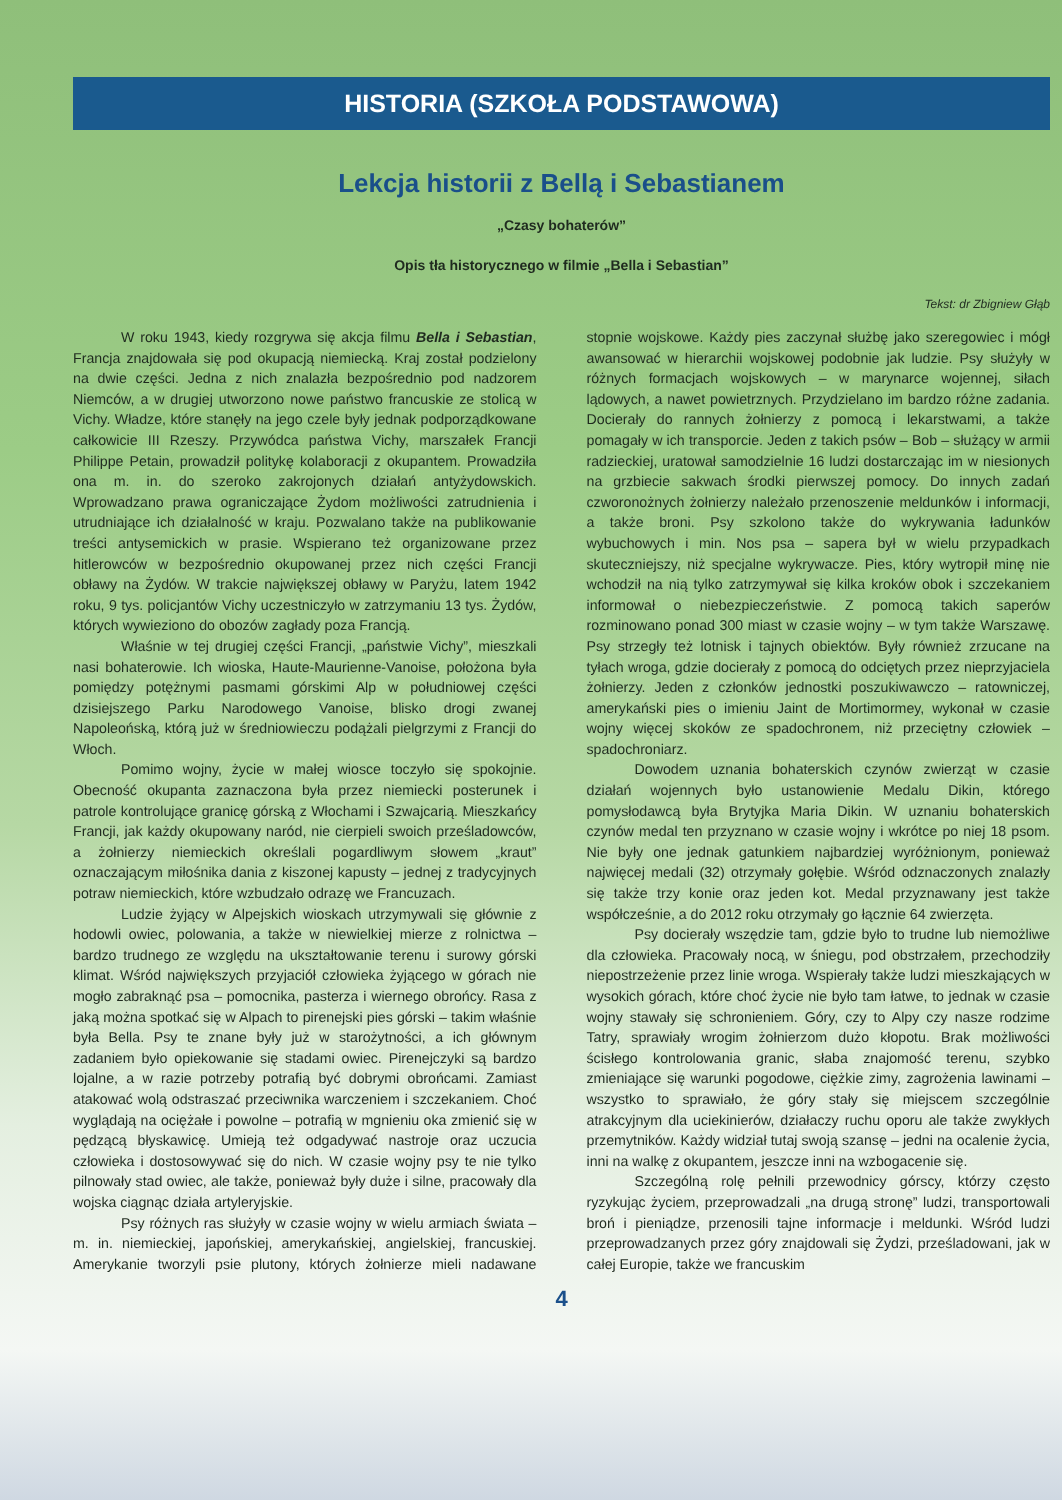HISTORIA (SZKOŁA PODSTAWOWA)
Lekcja historii z Bellą i Sebastianem
„Czasy bohaterów”
Opis tła historycznego w filmie „Bella i Sebastian”
Tekst: dr Zbigniew Głąb
W roku 1943, kiedy rozgrywa się akcja filmu Bella i Sebastian, Francja znajdowała się pod okupacją niemiecką. Kraj został podzielony na dwie części. Jedna z nich znalazła bezpośrednio pod nadzorem Niemców, a w drugiej utworzono nowe państwo francuskie ze stolicą w Vichy. Władze, które stanęły na jego czele były jednak podporządkowane całkowicie III Rzeszy. Przywódca państwa Vichy, marszałek Francji Philippe Petain, prowadził politykę kolaboracji z okupantem. Prowadziła ona m. in. do szeroko zakrojonych działań antyżydowskich. Wprowadzano prawa ograniczające Żydom możliwości zatrudnienia i utrudniające ich działalność w kraju. Pozwalano także na publikowanie treści antysemickich w prasie. Wspierano też organizowane przez hitlerowców w bezpośrednio okupowanej przez nich części Francji obławy na Żydów. W trakcie największej obławy w Paryżu, latem 1942 roku, 9 tys. policjantów Vichy uczestniczyło w zatrzymaniu 13 tys. Żydów, których wywieziono do obozów zagłady poza Francją.
Właśnie w tej drugiej części Francji, „państwie Vichy”, mieszkali nasi bohaterowie. Ich wioska, Haute-Maurienne-Vanoise, położona była pomiędzy potężnymi pasmami górskimi Alp w południowej części dzisiejszego Parku Narodowego Vanoise, blisko drogi zwanej Napoleońską, którą już w średniowieczu podążali pielgrzymi z Francji do Włoch.
Pomimo wojny, życie w małej wiosce toczyło się spokojnie. Obecność okupanta zaznaczona była przez niemiecki posterunek i patrole kontrolujące granicę górską z Włochami i Szwajcarią. Mieszkańcy Francji, jak każdy okupowany naród, nie cierpieli swoich prześladowców, a żołnierzy niemieckich określali pogardliwym słowem „kraut” oznaczającym miłośnika dania z kiszonej kapusty – jednej z tradycyjnych potraw niemieckich, które wzbudzało odrazę we Francuzach.
Ludzie żyjący w Alpejskich wioskach utrzymywali się głównie z hodowli owiec, polowania, a także w niewielkiej mierze z rolnictwa – bardzo trudnego ze względu na ukształtowanie terenu i surowy górski klimat. Wśród największych przyjaciół człowieka żyjącego w górach nie mogło zabraknąć psa – pomocnika, pasterza i wiernego obrońcy. Rasa z jaką można spotkać się w Alpach to pirenejski pies górski – takim właśnie była Bella. Psy te znane były już w starożytności, a ich głównym zadaniem było opiekowanie się stadami owiec. Pirenejczyki są bardzo lojalne, a w razie potrzeby potrafią być dobrymi obrońcami. Zamiast atakować wolą odstraszać przeciwnika warczeniem i szczekaniem. Choć wyglądają na ociężałe i powolne – potrafią w mgnieniu oka zmienić się w pędzącą błyskawicę. Umieją też odgadywać nastroje oraz uczucia człowieka i dostosowywać się do nich. W czasie wojny psy te nie tylko pilnowały stad owiec, ale także, ponieważ były duże i silne, pracowały dla wojska ciągnąc działa artyleryjskie.
Psy różnych ras służyły w czasie wojny w wielu armiach świata – m. in. niemieckiej, japońskiej, amerykańskiej, angielskiej, francuskiej. Amerykanie tworzyli psie plutony, których żołnierze mieli nadawane stopnie wojskowe. Każdy pies zaczynał służbę jako szeregowiec i mógł awansować w hierarchii wojskowej podobnie jak ludzie. Psy służyły w różnych formacjach wojskowych – w marynarce wojennej, siłach lądowych, a nawet powietrznych. Przydzielano im bardzo różne zadania. Docierały do rannych żołnierzy z pomocą i lekarstwami, a także pomagały w ich transporcie. Jeden z takich psów – Bob – służący w armii radzieckiej, uratował samodzielnie 16 ludzi dostarczając im w niesionych na grzbiecie sakwach środki pierwszej pomocy. Do innych zadań czworonożnych żołnierzy należało przenoszenie meldunków i informacji, a także broni. Psy szkolono także do wykrywania ładunków wybuchowych i min. Nos psa – sapera był w wielu przypadkach skuteczniejszy, niż specjalne wykrywacze. Pies, który wytropił minę nie wchodził na nią tylko zatrzymywał się kilka kroków obok i szczekaniem informował o niebezpieczeństwie. Z pomocą takich saperów rozminowano ponad 300 miast w czasie wojny – w tym także Warszawę. Psy strzegły też lotnisk i tajnych obiektów. Były również zrzucane na tyłach wroga, gdzie docierały z pomocą do odciętych przez nieprzyjaciela żołnierzy. Jeden z członków jednostki poszukiwawczo – ratowniczej, amerykański pies o imieniu Jaint de Mortimormey, wykonał w czasie wojny więcej skoków ze spadochronem, niż przeciętny człowiek – spadochroniarz.
Dowodem uznania bohaterskich czynów zwierząt w czasie działań wojennych było ustanowienie Medalu Dikin, którego pomysłodawcą była Brytyjka Maria Dikin. W uznaniu bohaterskich czynów medal ten przyznano w czasie wojny i wkrótce po niej 18 psom. Nie były one jednak gatunkiem najbardziej wyróżnionym, ponieważ najwięcej medali (32) otrzymały gołębie. Wśród odznaczonych znalazły się także trzy konie oraz jeden kot. Medal przyznawany jest także współcześnie, a do 2012 roku otrzymały go łącznie 64 zwierzęta.
Psy docierały wszędzie tam, gdzie było to trudne lub niemożliwe dla człowieka. Pracowały nocą, w śniegu, pod obstrzałem, przechodziły niepostrzeżenie przez linie wroga. Wspierały także ludzi mieszkających w wysokich górach, które choć życie nie było tam łatwe, to jednak w czasie wojny stawały się schronieniem. Góry, czy to Alpy czy nasze rodzime Tatry, sprawiały wrogim żołnierzom dużo kłopotu. Brak możliwości ścisłego kontrolowania granic, słaba znajomość terenu, szybko zmieniające się warunki pogodowe, ciężkie zimy, zagrożenia lawinami – wszystko to sprawiało, że góry stały się miejscem szczególnie atrakcyjnym dla uciekinierów, działaczy ruchu oporu ale także zwykłych przemytników. Każdy widział tutaj swoją szansę – jedni na ocalenie życia, inni na walkę z okupantem, jeszcze inni na wzbogacenie się.
Szczególną rolę pełnili przewodnicy górscy, którzy często ryzykując życiem, przeprowadzali „na drugą stronę” ludzi, transportowali broń i pieniądze, przenosili tajne informacje i meldunki. Wśród ludzi przeprowadzanych przez góry znajdowali się Żydzi, prześladowani, jak w całej Europie, także we francuskim
4